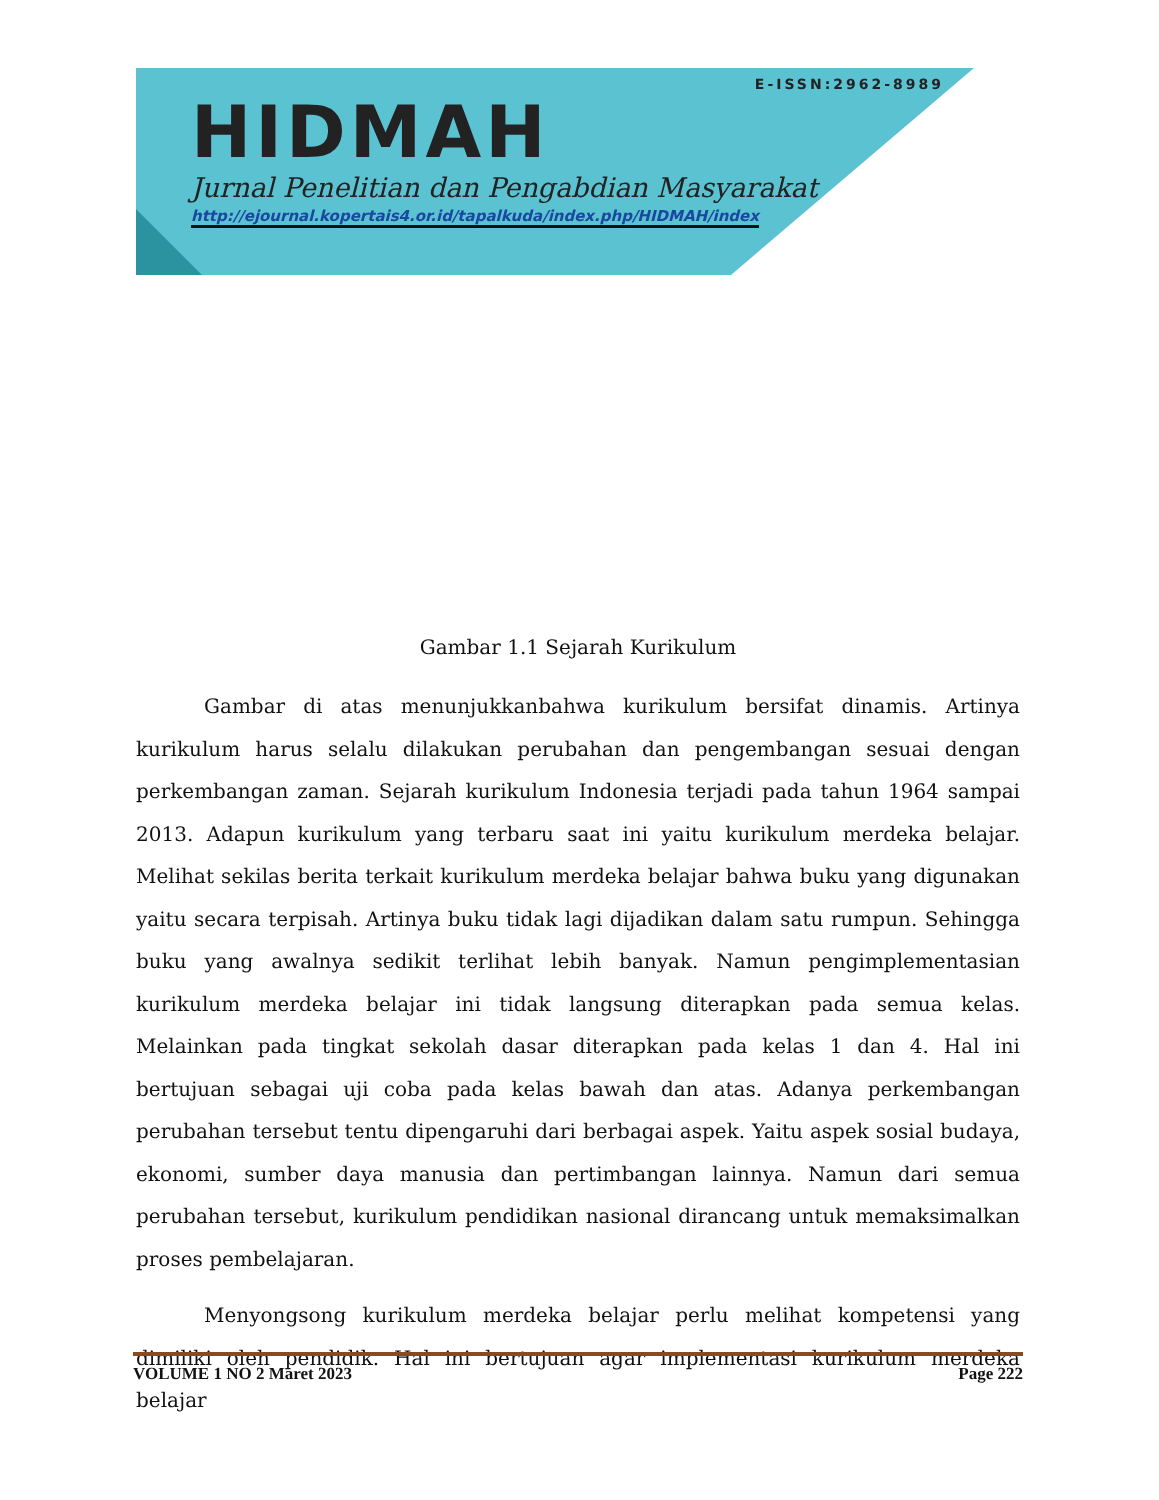E-ISSN:2962-8989
HIDMAH
Jurnal Penelitian dan Pengabdian Masyarakat
http://ejournal.kopertais4.or.id/tapalkuda/index.php/HIDMAH/index
Gambar 1.1 Sejarah Kurikulum
Gambar di atas menunjukkanbahwa kurikulum bersifat dinamis. Artinya kurikulum harus selalu dilakukan perubahan dan pengembangan sesuai dengan perkembangan zaman. Sejarah kurikulum Indonesia terjadi pada tahun 1964 sampai 2013. Adapun kurikulum yang terbaru saat ini yaitu kurikulum merdeka belajar. Melihat sekilas berita terkait kurikulum merdeka belajar bahwa buku yang digunakan yaitu secara terpisah. Artinya buku tidak lagi dijadikan dalam satu rumpun. Sehingga buku yang awalnya sedikit terlihat lebih banyak. Namun pengimplementasian kurikulum merdeka belajar ini tidak langsung diterapkan pada semua kelas. Melainkan pada tingkat sekolah dasar diterapkan pada kelas 1 dan 4. Hal ini bertujuan sebagai uji coba pada kelas bawah dan atas. Adanya perkembangan perubahan tersebut tentu dipengaruhi dari berbagai aspek. Yaitu aspek sosial budaya, ekonomi, sumber daya manusia dan pertimbangan lainnya. Namun dari semua perubahan tersebut, kurikulum pendidikan nasional dirancang untuk memaksimalkan proses pembelajaran.
Menyongsong kurikulum merdeka belajar perlu melihat kompetensi yang dimiliki oleh pendidik. Hal ini bertujuan agar implementasi kurikulum merdeka belajar
VOLUME 1 NO 2 Maret 2023 Page 222